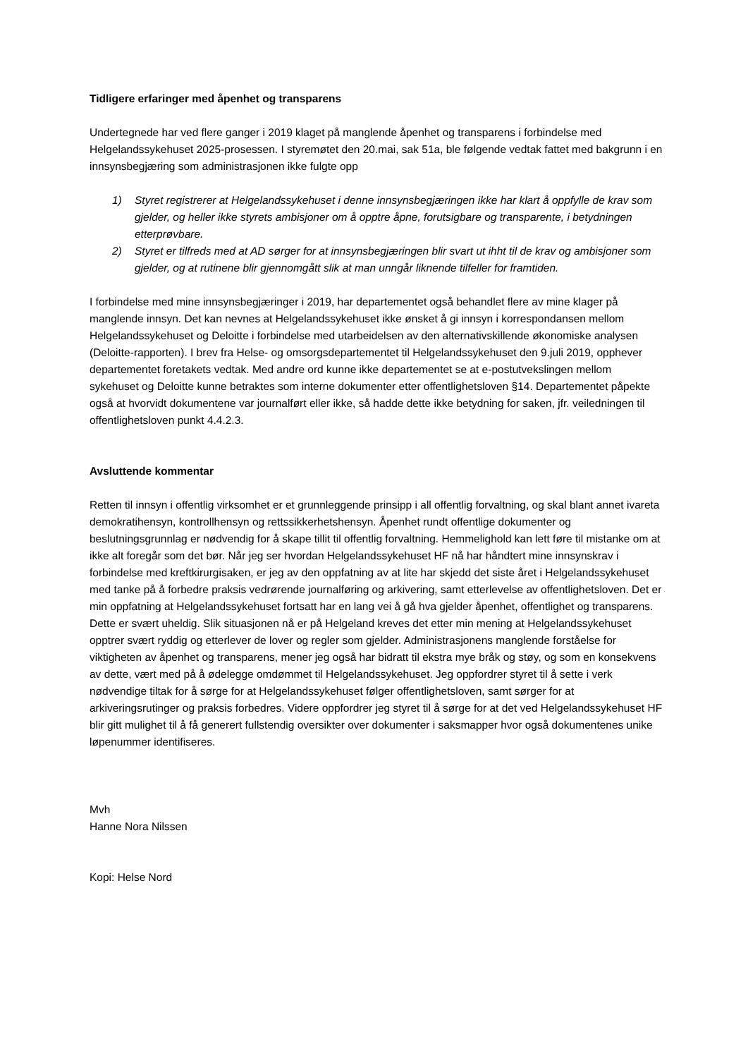Tidligere erfaringer med åpenhet og transparens
Undertegnede har ved flere ganger i 2019 klaget på manglende åpenhet og transparens i forbindelse med Helgelandssykehuset 2025-prosessen. I styremøtet den 20.mai, sak 51a, ble følgende vedtak fattet med bakgrunn i en innsynsbegjæring som administrasjonen ikke fulgte opp
1) Styret registrerer at Helgelandssykehuset i denne innsynsbegjæringen ikke har klart å oppfylle de krav som gjelder, og heller ikke styrets ambisjoner om å opptre åpne, forutsigbare og transparente, i betydningen etterprøvbare.
2) Styret er tilfreds med at AD sørger for at innsynsbegjæringen blir svart ut ihht til de krav og ambisjoner som gjelder, og at rutinene blir gjennomgått slik at man unngår liknende tilfeller for framtiden.
I forbindelse med mine innsynsbegjæringer i 2019, har departementet også behandlet flere av mine klager på manglende innsyn. Det kan nevnes at Helgelandssykehuset ikke ønsket å gi innsyn i korrespondansen mellom Helgelandssykehuset og Deloitte i forbindelse med utarbeidelsen av den alternativskillende økonomiske analysen (Deloitte-rapporten). I brev fra Helse- og omsorgsdepartementet til Helgelandssykehuset den 9.juli 2019, opphever departementet foretakets vedtak. Med andre ord kunne ikke departementet se at e-postutvekslingen mellom sykehuset og Deloitte kunne betraktes som interne dokumenter etter offentlighetsloven §14. Departementet påpekte også at hvorvidt dokumentene var journalført eller ikke, så hadde dette ikke betydning for saken, jfr. veiledningen til offentlighetsloven punkt 4.4.2.3.
Avsluttende kommentar
Retten til innsyn i offentlig virksomhet er et grunnleggende prinsipp i all offentlig forvaltning, og skal blant annet ivareta demokratihensyn, kontrollhensyn og rettssikkerhetshensyn. Åpenhet rundt offentlige dokumenter og beslutningsgrunnlag er nødvendig for å skape tillit til offentlig forvaltning. Hemmelighold kan lett føre til mistanke om at ikke alt foregår som det bør. Når jeg ser hvordan Helgelandssykehuset HF nå har håndtert mine innsynskrav i forbindelse med kreftkirurgisaken, er jeg av den oppfatning av at lite har skjedd det siste året i Helgelandssykehuset med tanke på å forbedre praksis vedrørende journalføring og arkivering, samt etterlevelse av offentlighetsloven. Det er min oppfatning at Helgelandssykehuset fortsatt har en lang vei å gå hva gjelder åpenhet, offentlighet og transparens. Dette er svært uheldig. Slik situasjonen nå er på Helgeland kreves det etter min mening at Helgelandssykehuset opptrer svært ryddig og etterlever de lover og regler som gjelder. Administrasjonens manglende forståelse for viktigheten av åpenhet og transparens, mener jeg også har bidratt til ekstra mye bråk og støy, og som en konsekvens av dette, vært med på å ødelegge omdømmet til Helgelandssykehuset. Jeg oppfordrer styret til å sette i verk nødvendige tiltak for å sørge for at Helgelandssykehuset følger offentlighetsloven, samt sørger for at arkiveringsrutinger og praksis forbedres. Videre oppfordrer jeg styret til å sørge for at det ved Helgelandssykehuset HF blir gitt mulighet til å få generert fullstendig oversikter over dokumenter i saksmapper hvor også dokumentenes unike løpenummer identifiseres.
Mvh
Hanne Nora Nilssen
Kopi: Helse Nord